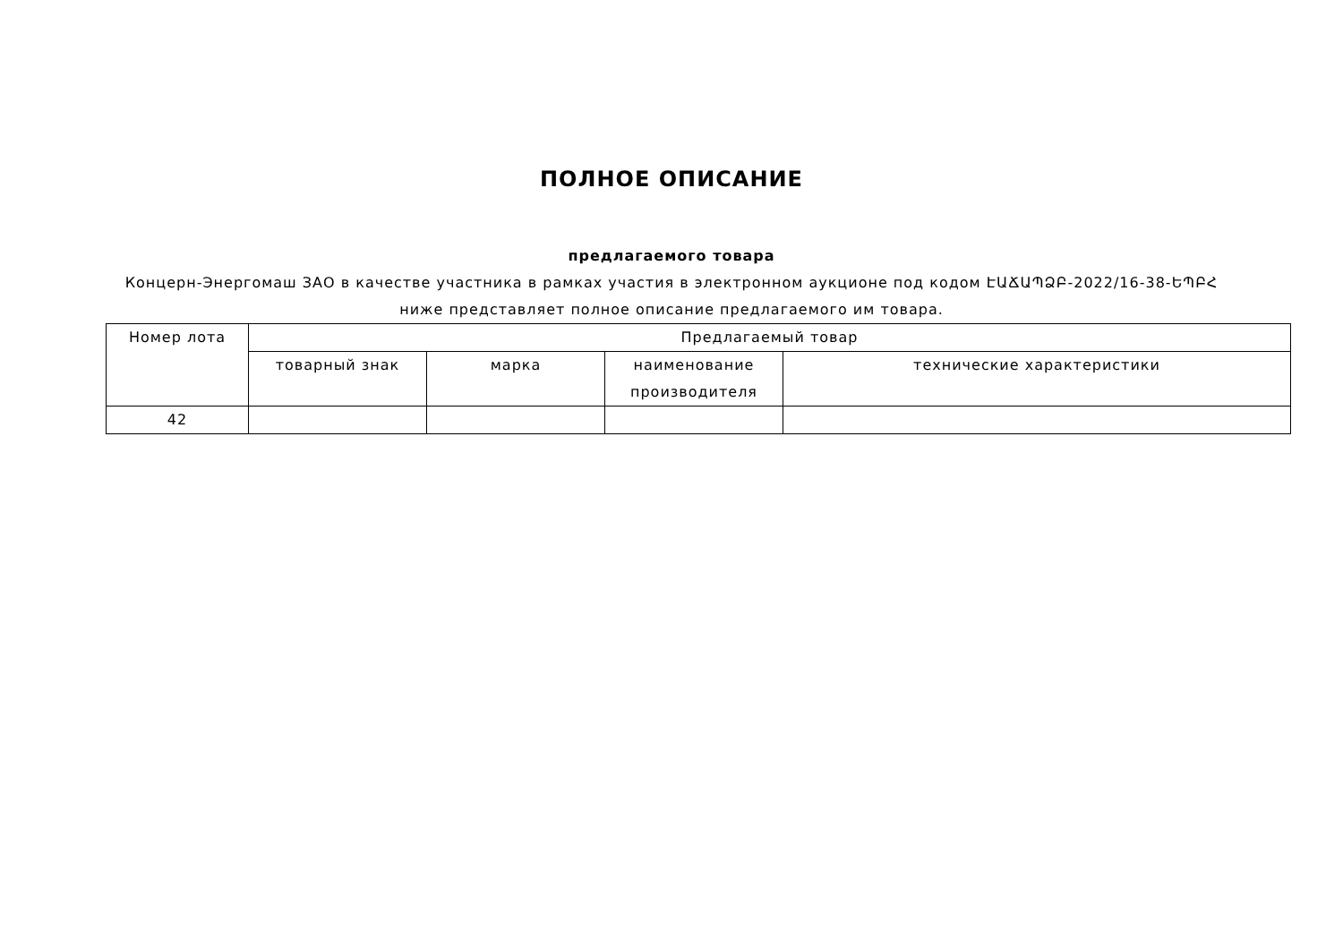ПОЛНОЕ ОПИСАНИЕ
предлагаемого товара
Концерн-Энергомаш ЗАО в качестве участника в рамках участия в электронном аукционе под кодом ԷԱՃԱՊՁԲ-2022/16-38-ԵՊԲՀ ниже представляет полное описание предлагаемого им товара.
| Номер лота | Предлагаемый товар | | | |
| --- | --- | --- | --- | --- |
| | товарный знак | марка | наименование производителя | технические характеристики |
| 42 | | | | |